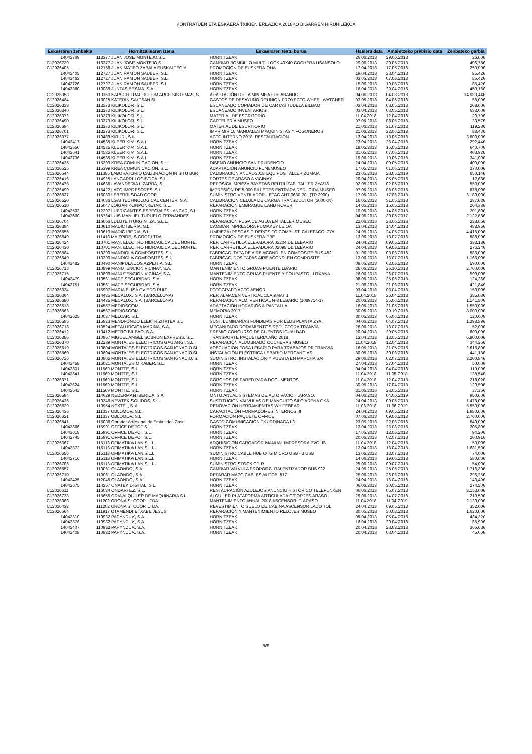KONTRATUEN ETA ESKAERA TXIKIEN ERLAZIOA 2018KO BIGARREN HIRUHILEKOA
| Eskaeraren zenbakia | Hornitzailearen izena | Eskaeraren testu burua | Hasiera data | Amaietzeko prebisio data | Zenbateko garbia |
| --- | --- | --- | --- | --- | --- |
| 14042769 | 113377 JUAN JOSE MONTEJO,S.L. | HORNITZEAK | 26.06.2018 | 29.06.2018 | 26,00€ |
| C12026729 | 113377 JUAN JOSE MONTEJO,S.L. | CAMBIAR BOMBILLO MULTI-LOCK 40X40 COCHERA USANSOLO | 29.06.2018 | 30.06.2018 | 406,78€ |
| C12026405 | 112158 JUAN MATEO ZABALA EUSKALTEGIA | PROMOCIÓN DE EUSKERA OHA | 17.04.2018 | 17.05.2018 | 250,00€ |
| 14042405 | 112727 JUAN RAMON SAUBER, S.L. | HORNITZEAK | 19.04.2018 | 23.04.2018 | 85,42€ |
| 14042462 | 112727 JUAN RAMON SAUBER, S.L. | HORNITZEAK | 03.05.2018 | 07.05.2018 | 85,42€ |
| 14042726 | 112727 JUAN RAMON SAUBER, S.L. | HORNITZEAK | 15.06.2018 | 19.06.2018 | 85,42€ |
| 14042380 | 110088 JUNTAS BESMA, S.A. | HORNITZEAK | 16.04.2018 | 20.04.2018 | 459,18€ |
| C12026358 | 110150 KAPSCH TRAFFICCOM ARCE SISTEMAS, S. | ADAPTACIÓN DE LA MINIMEAT DE ABANDO | 04.06.2018 | 04.08.2018 | 14.983,44€ |
| C12026484 | 116025 KATERIN SALTSAN SL | GASTOS DE DESAYUNO REUNION PROYECTO WHEEL WATCHER | 03.05.2018 | 04.05.2018 | 55,00€ |
| C12026338 | 113273 KILIKOLOR, S.L. | ESCANEADO COPIADOR DE CARTAS TUDELA BILBAO | 03.04.2018 | 03.05.2018 | 208,00€ |
| C12026340 | 113273 KILIKOLOR, S.L. | ESCANEADO INVENTARIOS | 03.04.2018 | 03.05.2018 | 633,00€ |
| C12026372 | 113273 KILIKOLOR, S.L. | MATERIAL DE ESCRITORIO | 11.04.2018 | 12.04.2018 | 20,70€ |
| C12026490 | 113273 KILIKOLOR, S.L. | CARTELERÍA MUSEO | 07.05.2018 | 08.05.2018 | 33,57€ |
| C12026694 | 113273 KILIKOLOR, S.L. | MATERIAL DE ESCRITORIO | 21.06.2018 | 21.07.2018 | 119,28€ |
| C12026701 | 113273 KILIKOLOR, S.L. | IMPRIMIR 10 MANUALES MAQUINISTAS Y FOGONEROS | 21.06.2018 | 22.06.2018 | 88,43€ |
| C12026377 | 110489 KIRURI, S.L. | ACTO INTERNO 2018: RESTAURACIÓN | 13.04.2018 | 13.05.2018 | 3.600,00€ |
| 14042417 | 114535 KLEER KIM, S.A.L. | HORNITZEAK | 23.04.2018 | 23.04.2018 | 292,44€ |
| 14042550 | 114535 KLEER KIM, S.A.L. | HORNITZEAK | 18.05.2018 | 15.05.2018 | 640,70€ |
| 14042641 | 114535 KLEER KIM, S.A.L. | HORNITZEAK | 31.05.2018 | 07.06.2018 | 403,92€ |
| 14042736 | 114535 KLEER KIM, S.A.L. | HORNITZEAK | 19.06.2018 | 19.06.2018 | 341,00€ |
| C12026435 | 115399 KREA COMUNICACIÓN, S.L. | DISEÑO ANUNCIO SAN PRUDENCIO | 24.04.2018 | 09.05.2018 | 400,00€ |
| C12026525 | 115399 KREA COMUNICACIÓN, S.L. | ADAPTACIÓN ANUNCIO FUNI/MUSEO | 17.05.2018 | 01.06.2018 | 270,00€ |
| C12026544 | 111386 LABORATORIO CALIBRACION IN SITU BUR | CALIBRACION ANUAL-2018 EQUIPOS TALLER ZUMAIA | 23.05.2018 | 23.05.2019 | 650,14€ |
| C12026416 | 114925 LANGARRI LOGISTICA, S.L. | PORTES DE ARASO A VICINAY | 20.04.2018 | 05.05.2018 | 12,68€ |
| C12026476 | 114636 LAVANDERIA LIZARRA, S.L. | REPOSIC/LIMPIEZA BAYETAS REUTILIZAB. TALLER ZYA/18 | 02.05.2018 | 02.05.2019 | 550,00€ |
| C12026499 | 115422 LAZO IMPRESORES, S.L. | IMPRESIÓN DE 5.000 BILLETES ENTRADA REDUCIDA MUSEO | 07.05.2018 | 08.05.2018 | 878,00€ |
| C12026527 | 116030 LEBERRI SDAD.COOP. | SUMINISTRO VENTILADOR LETAG AHT-0630-20L (TD 2000) | 17.05.2018 | 17.06.2018 | 3.180,00€ |
| C12026520 | 114036 LGAI TECHNOLOGICAL CENTER, S.A. | CALIBRACION CELULA DE CARGA TRANSDUCTOR (3000KN) | 16.05.2018 | 31.05.2018 | 287,63€ |
| C12026510 | 115047 LOIGAR KONPONKETAK, S.L. | REPARACIÓN EMBRAGUE LAND ROVER | 14.05.2018 | 15.05.2018 | 264,38€ |
| 14042503 | 112297 LUBRICANTES ESPECIALES LANCAR, S.L. | HORNITZEAK | 10.05.2018 | 14.05.2018 | 201,60€ |
| 14042660 | 115764 LUIS MANUEL TURUELO FERNÁNDEZ | HORNITZEAK | 04.06.2018 | 30.05.2017 | 2.122,68€ |
| C12026704 | 116066 LULUTE ITURGINTZA, S.L.L. | REPARACIÓN FUGA DE AGUA EN TALLER MUSEO | 22.06.2018 | 23.06.2018 | 238,05€ |
| C12026384 | 110610 MADIC IBERIA, S.L. | CAMBIAR IMPRESORA PUMAKEY LEIOA | 13.04.2018 | 14.04.2018 | 483,95€ |
| C12026556 | 110610 MADIC IBERIA, S.L. | LIMPIEZA+DESGASIF. DEPOSITO COMBUST. CALEFACC. ZYA | 24.05.2018 | 24.06.2018 | 4.415,00€ |
| C12026649 | 111418 MAIZPIDE, S.COOP.LTDA | PROMOCIÓN DE EUSKERA PBE | 13.06.2018 | 13.07.2018 | 588,00€ |
| C12026424 | 110701 MAN. ELECTRO HIDRAULICA DEL NORTE, | REP. CARRETILLA ELEVADORA 02204 DE LEBARIO | 24.04.2018 | 09.05.2018 | 333,18€ |
| C12026430 | 110701 MAN. ELECTRO HIDRAULICA DEL NORTE, | REP. CARRETILLA ELEVADORA 02098 DE LEBARIO | 24.04.2018 | 09.05.2018 | 276,24€ |
| C12026584 | 113390 MANDIOLA COMPOSITES, S.L. | FABRICAC. TAPA DE AIRE ACOND. EN COMPOSITE BUS 452 | 01.06.2018 | 08.06.2018 | 583,00€ |
| C12026640 | 113390 MANDIOLA COMPOSITES, S.L. | FABRICAC. DOS TAPAS AIRE ACOND. EN COMPOSITE | 13.06.2018 | 13.07.2018 | 1.166,00€ |
| 14042482 | 110490 MANIPULADOS AZPEITIA, S.L. | HORNITZEAK | 08.05.2018 | 03.05.2018 | 590,00€ |
| C12026713 | 110899 MANUTENCION VICINAY, S.A. | MANTENIMIENTO GRUAS PUENTE LBARIO | 26.06.2018 | 26.10.2018 | 2.760,00€ |
| C12026715 | 110899 MANUTENCION VICINAY, S.A. | MANTENIMIENTO GRUAS PUENTE Y POLIPASTO LUTXANA | 26.06.2018 | 26.07.2018 | 599,00€ |
| 14042479 | 110561 MAPE SEGURIDAD, S.A. | HORNITZEAK | 08.05.2018 | 25.05.2018 | 124,26€ |
| 14042751 | 110561 MAPE SEGURIDAD, S.A. | HORNITZEAK | 21.06.2018 | 21.06.2018 | 421,84€ |
| C12026334 | 115997 MARIA ELISA OVIEDO RUIZ | FOTÓGRAFO ACTO AENOR | 03.04.2018 | 03.04.2018 | 150,00€ |
| C12026364 | 114435 MECALUX, S.A. (BARCELONA) | REP. ALMACEN VERTICAL CLASIMAT 1 | 11.04.2018 | 26.04.2018 | 385,03€ |
| C12026680 | 114435 MECALUX, S.A. (BARCELONA) | REPARACION ALM. VERTICAL Nº3 LEBARIO (1089714-1) | 20.06.2018 | 25.06.2018 | 1.141,80€ |
| C12026518 | 114567 MEDIOSCOM | ADAPTACIÓN HORARIOS A PANTALLA | 16.05.2018 | 31.05.2018 | 1.550,00€ |
| C12026563 | 114567 MEDIOSCOM | MEMORIA 2017 | 30.05.2018 | 30.10.2018 | 8.000,00€ |
| 14042625 | 110087 MELCAR, S.L. | HORNITZEAK | 30.05.2018 | 06.06.2018 | 120,00€ |
| C12026595 | 115923 MENDI-ONDO ELEKTRIZITATEA S,L | SUST. LUMINARIAS FUNDIDAS POR LEDS PLANTA ZYA. | 04.06.2018 | 04.07.2018 | 1.298,89€ |
| C12026718 | 110524 METALURGICA MARINA, S.A. | MECANIZADO RODAMIENTOS REDUCTORA TRANVÍA | 28.06.2018 | 13.07.2018 | 52,00€ |
| C12026412 | 113412 METRO BILBAO, S.A. | PREMIO CONCURSO DE CUENTOS IGUALDAD | 20.04.2018 | 20.05.2018 | 600,00€ |
| C12026386 | 110967 MIGUEL ANGEL SOBRON EXPRESS, S.L. | TRANSPORTE PAQUETERIA AÑO 2018 | 13.04.2018 | 13.05.2018 | 6.800,00€ |
| C12026370 | 112239 MONTAJES ELECTRICOS GAU ARGI, S.L. | REPARACIÓN ALUMBRADO COCHERAS MUSEO | 11.04.2018 | 12.04.2018 | 344,25€ |
| C12026519 | 110804 MONTAJES ELECTRICOS SAN IGNACIO SL | ADECUACION FOSA LEBARIO PARA TRABAJOS DE TRANVIA | 16.05.2018 | 31.05.2018 | 2.616,80€ |
| C12026560 | 110804 MONTAJES ELECTRICOS SAN IGNACIO SL | INSTALACIÓN ELÉCTRICA LEBARIO MERCANCÍAS | 30.05.2018 | 30.06.2018 | 441,18€ |
| C12026726 | 110805 MONTAJES ELECTRICOS SAN IGNACIO, S. | SUMINISTRO, INSTALACIÓN Y PUESTA EN MARCHA SAI | 29.06.2018 | 02.07.2018 | 3.200,84€ |
| 14042458 | 116021 MONTAJES MIKABER, S.L. | HORNITZEAK | 27.04.2018 | 27.04.2018 | 50,00€ |
| 14042301 | 111569 MONTTE, S.L. | HORNITZEAK | 04.04.2018 | 04.04.2018 | 119,00€ |
| 14042341 | 111569 MONTTE, S.L. | HORNITZEAK | 11.04.2018 | 11.05.2018 | 138,54€ |
| C12026371 | 111569 MONTTE, S.L. | CORCHOS DE PARED PARA DOCUMENTOS | 11.04.2018 | 12.04.2018 | 218,02€ |
| 14042624 | 111569 MONTTE, S.L. | HORNITZEAK | 30.05.2018 | 17.04.2018 | 120,50€ |
| 14042642 | 111569 MONTTE, S.L. | HORNITZEAK | 31.05.2018 | 28.05.2018 | 37,25€ |
| C12026594 | 114629 NEDERMAN IBERICA, S.A. | MNTO.ANUAL SISTEMAS DE ALTO VACIO. T.ARASO. | 04.06.2018 | 04.06.2019 | 950,00€ |
| C12026425 | 110346 NEWTEK SOLIDOS, S.L. | SUSTITUCION VALVULAS DE MANGUITO SILO ARENA GKA. | 24.04.2018 | 09.05.2018 | 1.478,00€ |
| C12026629 | 110954 NEXTEL, S.A. | RENOVACIÓN HERRAMIENTAS WHITEBEAR | 11.06.2018 | 11.06.2019 | 5.550,00€ |
| C12026436 | 111337 OBLOMOV, S.L. | CAPACITACIÓN FORMADORES INTERNOS III | 24.04.2018 | 09.05.2018 | 1.980,00€ |
| C12026621 | 111337 OBLOMOV, S.L. | FORMACIÓN PAQUETE OFFICE | 07.06.2018 | 09.06.2018 | 2.760,00€ |
| C12026541 | 116036 Obrador Artesanal de Embutidos Case | GASTO COMUNICACIÓN TXURDINAGA L3 | 23.05.2018 | 22.06.2018 | 840,00€ |
| 14042366 | 115991 OFFICE DEPOT S.L. | HORNITZEAK | 13.04.2018 | 23.03.2018 | 205,80€ |
| 14042618 | 115991 OFFICE DEPOT S.L. | HORNITZEAK | 17.05.2018 | 18.05.2018 | 94,20€ |
| 14042745 | 115991 OFFICE DEPOT S.L. | HORNITZEAK | 20.06.2018 | 02.07.2018 | 200,91€ |
| C12026367 | 115118 OFIMATIKA LAN,S.L.L. | ADQUISICIÓN CARGADOR MANUAL IMPRESORA EVOLIS | 11.04.2018 | 12.04.2018 | 50,00€ |
| 14042372 | 115118 OFIMATIKA LAN,S.L.L. | HORNITZEAK | 13.04.2018 | 13.04.2018 | 1.681,50€ |
| C12026656 | 115118 OFIMATIKA LAN,S.L.L. | SUMINISTRO CABLE HUB OTG MICRO USB - 3 USB | 13.06.2018 | 13.07.2018 | 74,00€ |
| 14042716 | 115118 OFIMATIKA LAN,S.L.L. | HORNITZEAK | 14.06.2018 | 19.06.2018 | 580,00€ |
| C12026706 | 115118 OFIMATIKA LAN,S.L.L. | SUMINISTRO STOCK CD-R | 25.06.2018 | 09.07.2018 | 54,00€ |
| C12026557 | 110061 OLAONDO, S.A. | CAMBIAR VALVULA PROPORC. RALENTIZADOR BUS 922 | 24.05.2018 | 25.05.2018 | 1.716,30€ |
| C12026710 | 110061 OLAONDO, S.A. | REPARAR MAZO CABLES AUTOB. 517 | 25.06.2018 | 26.06.2018 | 296,35€ |
| 14042425 | 112045 OLAONDO, S.A. | HORNITZEAK | 24.04.2018 | 13.04.2018 | 143,49€ |
| 14042675 | 114257 ONATEK DIGITAL, S.L. | HORNITZEAK | 06.06.2018 | 30.05.2018 | 274,50€ |
| C12026611 | 116034 ONDARTEZ, S.L. | RESTAURACIÓN AZULEJOS ANUNCIO HISTÓRICO TELEFUNKEN | 06.06.2018 | 06.07.2018 | 8.153,00€ |
| C12026733 | 115655 ORIA ALQUILER DE MAQUINARIA S.L. | ALQUILER PLATAFORMA ARTICULADA.C/PORTES.ARASO. | 29.06.2018 | 14.07.2018 | 210,50€ |
| C12026368 | 111202 ORONA S. COOP. LTDA. | MANTENIMIENTO ANUAL 2018 ASCENSOR .T. ARASO | 11.04.2018 | 11.04.2019 | 2.130,00€ |
| C12026432 | 111202 ORONA S. COOP. LTDA. | REVESTIMIENTO SUELO DE CABINA ASCENSOR LADO TOL | 24.04.2018 | 09.05.2018 | 352,00€ |
| C12026564 | 111917 OTAMENDI ETXABE JESUS | REPARACIÓN Y MANTENIMIENTO RELOJES MUSEO | 30.05.2018 | 30.08.2018 | 1.620,00€ |
| 14042310 | 110932 PAPYNDUX, S.A. | HORNITZEAK | 05.04.2018 | 05.04.2018 | 434,32€ |
| 14042376 | 110932 PAPYNDUX, S.A. | HORNITZEAK | 16.04.2018 | 20.04.2018 | 85,90€ |
| 14042407 | 110932 PAPYNDUX, S.A. | HORNITZEAK | 20.04.2018 | 23.03.2018 | 365,63€ |
| 14042408 | 110932 PAPYNDUX, S.A. | HORNITZEAK | 20.04.2018 | 03.04.2018 | 45,06€ |
5/8